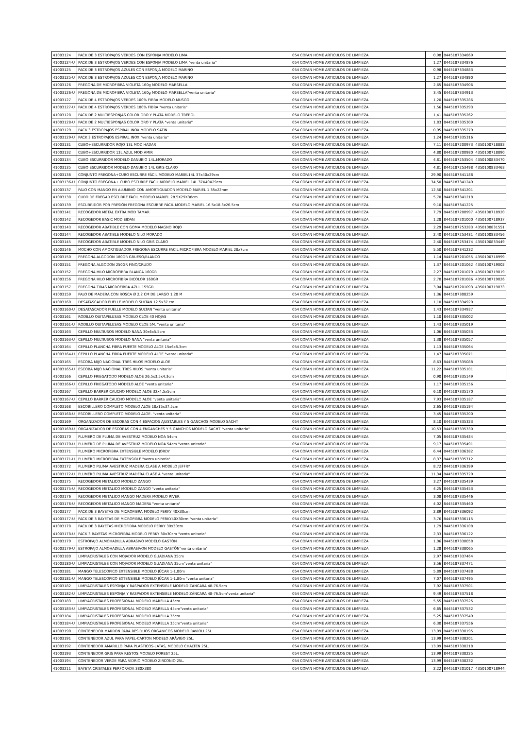| 41003124 | PACK DE 3 ESTROPAJOS VERDES CON ESPONJA MODELO LIMA | 054 COFAN HOME ARTICULOS DE LIMPIEZA | 0,98 | 8445187334869 | |
| 41003124-U | PACK DE 3 ESTROPAJOS VERDES CON ESPONJA MODELO LIMA "venta unitaria" | 054 COFAN HOME ARTICULOS DE LIMPIEZA | 1,27 | 8445187334876 | |
| 41003125 | PACK DE 3 ESTROPAJOS AZULES CON ESPONJA MODELO MARINO | 054 COFAN HOME ARTICULOS DE LIMPIEZA | 0,98 | 8445187334883 | |
| 41003125-U | PACK DE 3 ESTROPAJOS AZULES CON ESPONJA MODELO MARINO | 054 COFAN HOME ARTICULOS DE LIMPIEZA | 1,27 | 8445187334890 | |
| 41003126 | FREGONA DE MICROFIBRA VIOLETA 160g MODELO MARSELLA | 054 COFAN HOME ARTICULOS DE LIMPIEZA | 2,65 | 8445187334906 | |
| 41003126-U | FREGONA DE MICROFIBRA VIOLETA 160g MODELO MARSELLA"venta unitaria" | 054 COFAN HOME ARTICULOS DE LIMPIEZA | 3,45 | 8445187334913 | |
| 41003127 | PACK DE 4 ESTROPAJOS VERDES 100% FIBRA MODELO MUSGO | 054 COFAN HOME ARTICULOS DE LIMPIEZA | 1,20 | 8445187335286 | |
| 41003127-U | PACK DE 4 ESTROPAJOS VERDES 100% FIBRA "venta unitaria" | 054 COFAN HOME ARTICULOS DE LIMPIEZA | 1,56 | 8445187335293 | |
| 41003128 | PACK DE 2 MULTIESPONJAS COLOR ORO Y PLATA MODELO TRÉBOL | 054 COFAN HOME ARTICULOS DE LIMPIEZA | 1,41 | 8445187335262 | |
| 41003128-U | PACK DE 2 MULTIESPONJAS COLOR ORO Y PLATA "venta unitaria" | 054 COFAN HOME ARTICULOS DE LIMPIEZA | 1,83 | 8445187335309 | |
| 41003129 | PACK 3 ESTROPAJOS ESPIRAL INOX MODELO SATIN | 054 COFAN HOME ARTICULOS DE LIMPIEZA | 0,95 | 8445187335279 | |
| 41003129-U | PACK 3 ESTROPAJOS ESPIRAL INOX "venta unitaria" | 054 COFAN HOME ARTICULOS DE LIMPIEZA | 1,24 | 8445187335316 | |
| 41003131 | CUBO+ESCURRIDOR ROJO 13L MOD HADAR | 054 COFAN HOME ARTICULOS DE LIMPIEZA | 7,11 | 8445187200973 | 4350100718883 |
| 41003132 | CUBO+ESCURRIDOR 13L AZUL MOD AMIR | 054 COFAN HOME ARTICULOS DE LIMPIEZA | 4,80 | 8445187200980 | 4350100718890 |
| 41003134 | CUBO ESCURRIDOR MODELO DANUBIO 14L.MORADO | 054 COFAN HOME ARTICULOS DE LIMPIEZA | 4,81 | 8445187253504 | 4350100833470 |
| 41003135 | CUBO ESCURRIDOR MODELO DANUBIO 14L GRIS CLARO | 054 COFAN HOME ARTICULOS DE LIMPIEZA | 4,81 | 8445187253498 | 4350100833463 |
| 41003136 | CONJUNTO FREGONA+CUBO ESCURRE FÁCIL MODELO MARIEL14L 37x40x29cm | 054 COFAN HOME ARTICULOS DE LIMPIEZA | 29,90 | 8445187341188 | |
| 41003136-U | CONJUNTO FREGONA+ CUBO ESCURRE FÁCIL MODELO MARIEL 14L 37X40X29cm | 054 COFAN HOME ARTICULOS DE LIMPIEZA | 34,50 | 8445187341249 | |
| 41003137 | PALO CON MANGO EN ALUMINIO CON AMORTIGUADOR MODELO MARIEL 1.35x22mm | 054 COFAN HOME ARTICULOS DE LIMPIEZA | 12,50 | 8445187341201 | |
| 41003138 | CUBO DE FREGAR ESCURRE FÁCIL MODELO MARIEL 28.5X29X38cm | 054 COFAN HOME ARTICULOS DE LIMPIEZA | 5,70 | 8445187341218 | |
| 41003139 | ESCURRIDOR POR PRESIÓN FREGONA ESCURRE FÁCIL MODELO MARIEL 16.5x18.3x26.5cm | 054 COFAN HOME ARTICULOS DE LIMPIEZA | 9,10 | 8445187341225 | |
| 41003141 | RECOGEDOR METAL EXTRA MOD TAMAR | 054 COFAN HOME ARTICULOS DE LIMPIEZA | 7,79 | 8445187200997 | 4350100718920 |
| 41003142 | RECOGEDOR BASIC MOD EIDAN | 054 COFAN HOME ARTICULOS DE LIMPIEZA | 1,28 | 8445187201000 | 4350100718937 |
| 41003143 | RECOGEDOR ABATIBLE CON GOMA MODELO MAGNO ROJO | 054 COFAN HOME ARTICULOS DE LIMPIEZA | 2,29 | 8445187253283 | 4350100831551 |
| 41003144 | RECOGEDOR ABATIBLE MODELO NILO MORADO | 054 COFAN HOME ARTICULOS DE LIMPIEZA | 2,40 | 8445187253481 | 4350100833456 |
| 41003145 | RECOGEDOR ABATIBLE MODELO NILO GRIS CLARO | 054 COFAN HOME ARTICULOS DE LIMPIEZA | 2,40 | 8445187253474 | 4350100833449 |
| 41003146 | MOCHO CON AMORTIGUADOR FREGONA ESCURRE FACIL MICROFIBRA MODELO MARIEL 28x7cm | 054 COFAN HOME ARTICULOS DE LIMPIEZA | 5,50 | 8445187341232 | |
| 41003150 | FREGONA ALGODON 180GR GRUESO/BLANCO | 054 COFAN HOME ARTICULOS DE LIMPIEZA | 1,14 | 8445187201055 | 4350100718999 |
| 41003151 | FREGONA ALGODON 250GR FINO/CRUDO | 054 COFAN HOME ARTICULOS DE LIMPIEZA | 1,37 | 8445187201062 | 4350100719002 |
| 41003152 | FREGONA HILO MICROFIBRA BLANCA 160GR | 054 COFAN HOME ARTICULOS DE LIMPIEZA | 2,27 | 8445187201079 | 4350100719019 |
| 41003156 | FREGONA HILO MICROFIBRA BICOLOR 160GR | 054 COFAN HOME ARTICULOS DE LIMPIEZA | 2,70 | 8445187201086 | 4350100719026 |
| 41003157 | FREGONA TIRAS MICROFIBRA AZUL 155GR | 054 COFAN HOME ARTICULOS DE LIMPIEZA | 3,04 | 8445187201093 | 4350100719033 |
| 41003159 | PALO DE MADERA CON ROSCA Ø 2,2 CM DE LARGO 1,20 M | 054 COFAN HOME ARTICULOS DE LIMPIEZA | 1,36 | 8445187308259 | |
| 41003160 | DESATASCADOR FUELLE MODELO SULTAN 12.5x37 cm | 054 COFAN HOME ARTICULOS DE LIMPIEZA | 1,10 | 8445187334920 | |
| 41003160-U | DESATASCADOR FUELLE MODELO SULTAN "venta unitaria" | 054 COFAN HOME ARTICULOS DE LIMPIEZA | 1,43 | 8445187334937 | |
| 41003161 | RODILLO QUITAPELUSAS MODELO CLOE 40 HOJAS | 054 COFAN HOME ARTICULOS DE LIMPIEZA | 1,10 | 8445187335002 | |
| 41003161-U | RODILLO QUITAPELUSAS MODELO CLOE 5M. "venta unitaria" | 054 COFAN HOME ARTICULOS DE LIMPIEZA | 1,43 | 8445187335019 | |
| 41003163 | CEPILLO MULTIUSOS MODELO NANA 30x6x5.5cm | 054 COFAN HOME ARTICULOS DE LIMPIEZA | 1,06 | 8445187335033 | |
| 41003163-U | CEPILLO MULTIUSOS MODELO NANA "venta unitaria" | 054 COFAN HOME ARTICULOS DE LIMPIEZA | 1,38 | 8445187335057 | |
| 41003164 | CEPILLO PLANCHA FIBRA FUERTE MODELO ALOE 15x6x8.3cm | 054 COFAN HOME ARTICULOS DE LIMPIEZA | 1,13 | 8445187335064 | |
| 41003164-U | CEPILLO PLANCHA FIBRA FUERTE MODELO ALOE "venta unitaria" | 054 COFAN HOME ARTICULOS DE LIMPIEZA | 1,47 | 8445187335071 | |
| 41003165 | ESCOBA MIJO NACIONAL TRES HILOS MODELO ALOE | 054 COFAN HOME ARTICULOS DE LIMPIEZA | 8,63 | 8445187335088 | |
| 41003165-U | ESCOBA MIJO NACIONAL TRES HILOS "venta unitaria" | 054 COFAN HOME ARTICULOS DE LIMPIEZA | 11,22 | 8445187335101 | |
| 41003166 | CEPILLO FRIEGATODO MODELO ALOE 26.5x3.5x4.3cm | 054 COFAN HOME ARTICULOS DE LIMPIEZA | 0,90 | 8445187335149 | |
| 41003166-U | CEPILLO FRIEGATODO MODELO ALOE "venta unitaria" | 054 COFAN HOME ARTICULOS DE LIMPIEZA | 1,17 | 8445187335156 | |
| 41003167 | CEPILLO BARRER CAUCHO MODELO ALOE 32x4.5x5cm | 054 COFAN HOME ARTICULOS DE LIMPIEZA | 6,10 | 8445187335170 | |
| 41003167-U | CEPILLO BARRER CAUCHO MODELO ALOE "venta unitaria" | 054 COFAN HOME ARTICULOS DE LIMPIEZA | 7,93 | 8445187335187 | |
| 41003168 | ESCOBILLERO COMPLETO MODELO ALOE 18x15x37,5cm | 054 COFAN HOME ARTICULOS DE LIMPIEZA | 2,65 | 8445187335194 | |
| 41003168-U | ESCOBILLERO COMPLETO MODELO ALOE. "venta unitaria" | 054 COFAN HOME ARTICULOS DE LIMPIEZA | 3,45 | 8445187335200 | |
| 41003169 | ORGANIZADOR DE ESCOBAS CON 4 ESPACIOS AJUSTABLES Y 5 GANCHOS MODELO SACHT | 054 COFAN HOME ARTICULOS DE LIMPIEZA | 8,10 | 8445187335323 | |
| 41003169-U | ORGANIZADOR DE ESCOBAS CON 4 ENGANCHES Y 5 GANCHOS MODELO SACHT "venta unitaria" | 054 COFAN HOME ARTICULOS DE LIMPIEZA | 10,53 | 8445187335330 | |
| 41003170 | PLUMERO DE PLUMA DE AVESTRUZ MODELO NOA 54cm | 054 COFAN HOME ARTICULOS DE LIMPIEZA | 7,05 | 8445187335484 | |
| 41003170-U | PLUMERO DE PLUMA DE AVESTRUZ MODELO NOA 54cm "venta unitaria" | 054 COFAN HOME ARTICULOS DE LIMPIEZA | 9,17 | 8445187335491 | |
| 41003171 | PLUMERO MICROFIBRA EXTENSIBLE MODELO JORDY | 054 COFAN HOME ARTICULOS DE LIMPIEZA | 6,44 | 8445187336382 | |
| 41003171-U | PLUMERO MICROFIBRA EXTENSIBLE "venta unitaria" | 054 COFAN HOME ARTICULOS DE LIMPIEZA | 8,37 | 8445187335712 | |
| 41003172 | PLUMERO PLUMA AVESTRUZ MADERA CLASE A MODELO JEFFRY | 054 COFAN HOME ARTICULOS DE LIMPIEZA | 8,72 | 8445187336399 | |
| 41003172-U | PLUMERO PLUMA AVESTRUZ MADERA CLASE A "venta unitaria" | 054 COFAN HOME ARTICULOS DE LIMPIEZA | 11,34 | 8445187335729 | |
| 41003175 | RECOGEDOR METALICO MODELO ZANGO | 054 COFAN HOME ARTICULOS DE LIMPIEZA | 3,27 | 8445187335439 | |
| 41003175-U | RECOGEDOR METALICO MODELO ZANGO "venta unitaria" | 054 COFAN HOME ARTICULOS DE LIMPIEZA | 4,25 | 8445187335453 | |
| 41003176 | RECOGEDOR METALICO MANGO MADERA MODELO RIVER | 054 COFAN HOME ARTICULOS DE LIMPIEZA | 3,08 | 8445187335446 | |
| 41003176-U | RECOGEDOR METALICO MANGO MADERA "venta unitaria" | 054 COFAN HOME ARTICULOS DE LIMPIEZA | 4,02 | 8445187335460 | |
| 41003177 | PACK DE 3 BAYETAS DE MICROFIBRA MODELO PERKY 40X30cm | 054 COFAN HOME ARTICULOS DE LIMPIEZA | 2,89 | 8445187336092 | |
| 41003177-U | PACK DE 3 BAYETAS DE MICROFIBRA MODELO PERKY40X30cm "venta unitaria" | 054 COFAN HOME ARTICULOS DE LIMPIEZA | 3,76 | 8445187336115 | |
| 41003178 | PACK DE 3 BAYETAS MICROFIBRA MODELO PERKY 30x30cm | 054 COFAN HOME ARTICULOS DE LIMPIEZA | 1,79 | 8445187336108 | |
| 41003178-U | PACK 3 BAYETAS MICROFIBRA MODELO PERKY 30x30cm "venta unitaria" | 054 COFAN HOME ARTICULOS DE LIMPIEZA | 2,33 | 8445187336122 | |
| 41003179 | ESTROPAJO ALMOHADILLA ABRASIVO MODELO GASTÓN | 054 COFAN HOME ARTICULOS DE LIMPIEZA | 1,06 | 8445187338058 | |
| 41003179-U | ESTROPAJO ALMOHADILLA ABRASIVON MODELO GASTÓN"venta unitaria" | 054 COFAN HOME ARTICULOS DE LIMPIEZA | 1,28 | 8445187338065 | |
| 41003180 | LIMPIACRISTALES CON MOJADOR MODELO GUADIANA 35cm | 054 COFAN HOME ARTICULOS DE LIMPIEZA | 2,97 | 8445187337464 | |
| 41003180-U | LIMPIACRISTALES CON MOJADOR MODELO GUADIANA 35cm"venta unitaria" | 054 COFAN HOME ARTICULOS DE LIMPIEZA | 3,56 | 8445187337471 | |
| 41003181 | MANGO TELESCOPICO EXTENSIBLE MODELO JÚCAR 1-1.80m | 054 COFAN HOME ARTICULOS DE LIMPIEZA | 5,89 | 8445187337488 | |
| 41003181-U | MANGO TELESCOPICO EXTENSIBLE MODELO JÚCAR 1-1.80m "venta unitaria" | 054 COFAN HOME ARTICULOS DE LIMPIEZA | 7,07 | 8445187337495 | |
| 41003182 | LIMPIACRISTALES ESPONJA Y RASPADOR EXTENSIBLE MODELO ZÁNCARA 48-76.5cm | 054 COFAN HOME ARTICULOS DE LIMPIEZA | 7,92 | 8445187337501 | |
| 41003182-U | LIMPIACRISTALES ESPONJA Y RASPADOR EXTENSIBLE MODELO ZÁNCARA 48-76.5cm"venta unitaria" | 054 COFAN HOME ARTICULOS DE LIMPIEZA | 9,49 | 8445187337518 | |
| 41003183 | LIMPIACRISTALES PROFESIONAL MODELO MARELLA 45cm | 054 COFAN HOME ARTICULOS DE LIMPIEZA | 5,55 | 8445187337525 | |
| 41003183-U | LIMPIACRISTALES PROFESIONAL MODELO MARELLA 45cm"venta unitaria" | 054 COFAN HOME ARTICULOS DE LIMPIEZA | 6,65 | 8445187337532 | |
| 41003184 | LIMPIACRISTALES PROFESIONAL MODELO MARELLA 35cm | 054 COFAN HOME ARTICULOS DE LIMPIEZA | 5,25 | 8445187337549 | |
| 41003184-U | LIMPIACRISTALES PROFESIONAL MODELO MARELLA 35cm"venta unitaria" | 054 COFAN HOME ARTICULOS DE LIMPIEZA | 6,30 | 8445187337556 | |
| 41003190 | CONTENEDOR MARRON PARA RESIDUOS ORGANICOS MODELO RAVIOLI 25L | 054 COFAN HOME ARTICULOS DE LIMPIEZA | 13,99 | 8445187338195 | |
| 41003191 | CONTENEDOR AZUL PARA PAPEL-CARTON MODELO ARÁVIGO 25L. | 054 COFAN HOME ARTICULOS DE LIMPIEZA | 13,99 | 8445187338201 | |
| 41003192 | CONTENEDOR AMARILLO PARA PLASTICOS-LATAS, MODELO CHALTEN 25L. | 054 COFAN HOME ARTICULOS DE LIMPIEZA | 13,99 | 8445187338218 | |
| 41003193 | CONTENEDOR GRIS PARA RESTOS MODELO FOREST 25L. | 054 COFAN HOME ARTICULOS DE LIMPIEZA | 13,99 | 8445187338225 | |
| 41003194 | CONTENEDOR VERDE PARA VIDRIO MODELO ZIRCONIO 25L. | 054 COFAN HOME ARTICULOS DE LIMPIEZA | 13,99 | 8445187338232 | |
| 41003211 | BAYETA CRISTALES PERFORADA 380X380 | 054 COFAN HOME ARTICULOS DE LIMPIEZA | 2,22 | 8445187201017 | 4350100718944 |